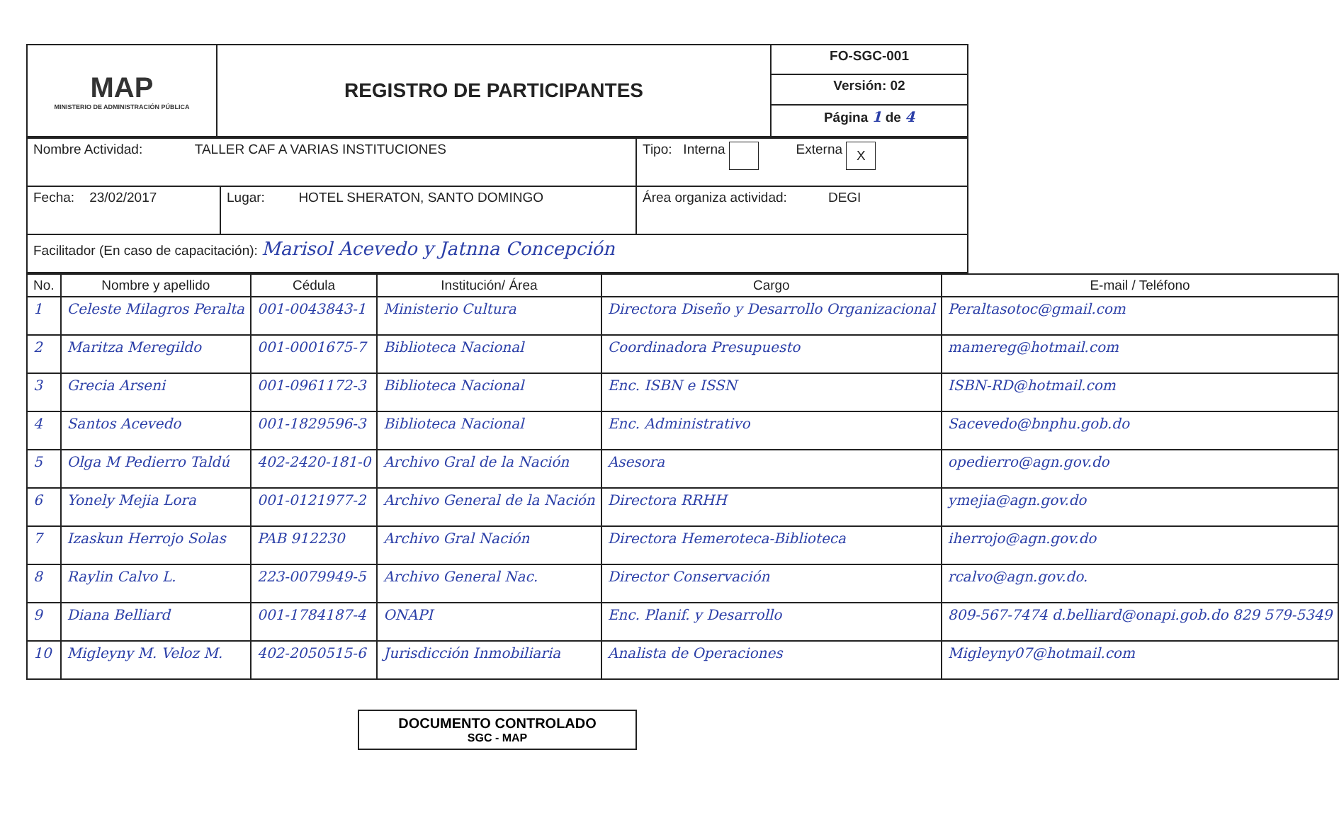| MAP MINISTERIO DE ADMINISTRACIÓN PÚBLICA | REGISTRO DE PARTICIPANTES | FO-SGC-001 |
| | | Versión: 02 |
| | | Página 1 de 4 |
| Nombre Actividad: TALLER CAF A VARIAS INSTITUCIONES | | Tipo: Interna Externa X |
| Fecha: 23/02/2017 | Lugar: HOTEL SHERATON, SANTO DOMINGO | Área organiza actividad: DEGI |
| Facilitador (En caso de capacitación): Marisol Acevedo y Jatnna Concepción | | |
| No. | Nombre y apellido | Cédula | Institución/ Área | Cargo | E-mail / Teléfono |
| --- | --- | --- | --- | --- | --- |
| 1 | Celeste Milagros Peralta | 001-0043843-1 | Ministerio Cultura | Directora Diseño y Desarrollo Organizacional | Peraltasotoc@gmail.com |
| 2 | Maritza Meregildo | 001-0001675-7 | Biblioteca Nacional | Coordinadora Presupuesto | mamereg@hotmail.com |
| 3 | Grecia Arseni | 001-0961172-3 | Biblioteca Nacional | Enc. ISBN e ISSN | ISBN-RD@hotmail.com |
| 4 | Santos Acevedo | 001-1829596-3 | Biblioteca Nacional | Enc. Administrativo | Sacevedo@bnphu.gob.do |
| 5 | Olga M Pedierro Taldú | 402-2420-181-0 | Archivo Gral de la Nación | Asesora | opedierro@agn.gov.do |
| 6 | Yonely Mejia Lora | 001-0121977-2 | Archivo General de la Nación | Directora RRHH | ymejia@agn.gov.do |
| 7 | Izaskun Herrojo Solas | PAB 912230 | Archivo Gral Nación | Directora Hemeroteca-Biblioteca | iherrojo@agn.gov.do |
| 8 | Raylin Calvo L. | 223-0079949-5 | Archivo General Nac. | Director Conservación | rcalvo@agn.gov.do. |
| 9 | Diana Belliard | 001-1784187-4 | ONAPI | Enc. Planif. y Desarrollo | 809-567-7474 d.belliard@onapi.gob.do 829 579-5349 |
| 10 | Migleyny M. Veloz M. | 402-2050515-6 | Jurisdicción Inmobiliaria | Analista de Operaciones | Migleyny07@hotmail.com |
DOCUMENTO CONTROLADO
SGC - MAP